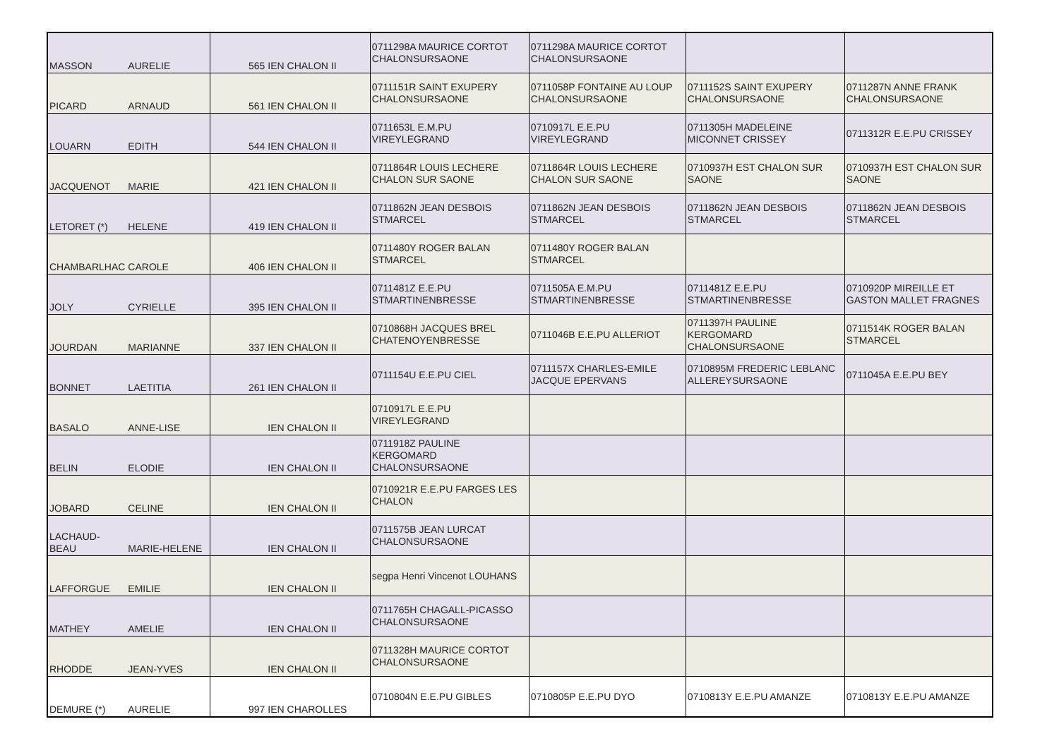| MASSON | AURELIE | 565 | IEN CHALON II | 0711298A MAURICE CORTOT CHALONSURSAONE | 0711298A MAURICE CORTOT CHALONSURSAONE | | |
| PICARD | ARNAUD | 561 | IEN CHALON II | 0711151R SAINT EXUPERY CHALONSURSAONE | 0711058P FONTAINE AU LOUP CHALONSURSAONE | 0711152S SAINT EXUPERY CHALONSURSAONE | 0711287N ANNE FRANK CHALONSURSAONE |
| LOUARN | EDITH | 544 | IEN CHALON II | 0711653L E.M.PU VIREYLEGRAND | 0710917L E.E.PU VIREYLEGRAND | 0711305H MADELEINE MICONNET CRISSEY | 0711312R E.E.PU CRISSEY |
| JACQUENOT | MARIE | 421 | IEN CHALON II | 0711864R LOUIS LECHERE CHALON SUR SAONE | 0711864R LOUIS LECHERE CHALON SUR SAONE | 0710937H EST CHALON SUR SAONE | 0710937H EST CHALON SUR SAONE |
| LETORET (*) | HELENE | 419 | IEN CHALON II | 0711862N JEAN DESBOIS STMARCEL | 0711862N JEAN DESBOIS STMARCEL | 0711862N JEAN DESBOIS STMARCEL | 0711862N JEAN DESBOIS STMARCEL |
| CHAMBARLHAC | CAROLE | 406 | IEN CHALON II | 0711480Y ROGER BALAN STMARCEL | 0711480Y ROGER BALAN STMARCEL | | |
| JOLY | CYRIELLE | 395 | IEN CHALON II | 0711481Z E.E.PU STMARTINENBRESSE | 0711505A E.M.PU STMARTINENBRESSE | 0711481Z E.E.PU STMARTINENBRESSE | 0710920P MIREILLE ET GASTON MALLET FRAGNES |
| JOURDAN | MARIANNE | 337 | IEN CHALON II | 0710868H JACQUES BREL CHATENOYENBRESSE | 0711046B E.E.PU ALLERIOT | 0711397H PAULINE KERGOMARD CHALONSURSAONE | 0711514K ROGER BALAN STMARCEL |
| BONNET | LAETITIA | 261 | IEN CHALON II | 0711154U E.E.PU CIEL | 0711157X CHARLES-EMILE JACQUE EPERVANS | 0710895M FREDERIC LEBLANC ALLEREYSURSAONE | 0711045A E.E.PU BEY |
| BASALO | ANNE-LISE | | IEN CHALON II | 0710917L E.E.PU VIREYLEGRAND | | | |
| BELIN | ELODIE | | IEN CHALON II | 0711918Z PAULINE KERGOMARD CHALONSURSAONE | | | |
| JOBARD | CELINE | | IEN CHALON II | 0710921R E.E.PU FARGES LES CHALON | | | |
| LACHAUD-BEAU | MARIE-HELENE | | IEN CHALON II | 0711575B JEAN LURCAT CHALONSURSAONE | | | |
| LAFFORGUE | EMILIE | | IEN CHALON II | segpa Henri Vincenot LOUHANS | | | |
| MATHEY | AMELIE | | IEN CHALON II | 0711765H CHAGALL-PICASSO CHALONSURSAONE | | | |
| RHODDE | JEAN-YVES | | IEN CHALON II | 0711328H MAURICE CORTOT CHALONSURSAONE | | | |
| DEMURE (*) | AURELIE | 997 | IEN CHAROLLES | 0710804N E.E.PU GIBLES | 0710805P E.E.PU DYO | 0710813Y E.E.PU AMANZE | 0710813Y E.E.PU AMANZE |